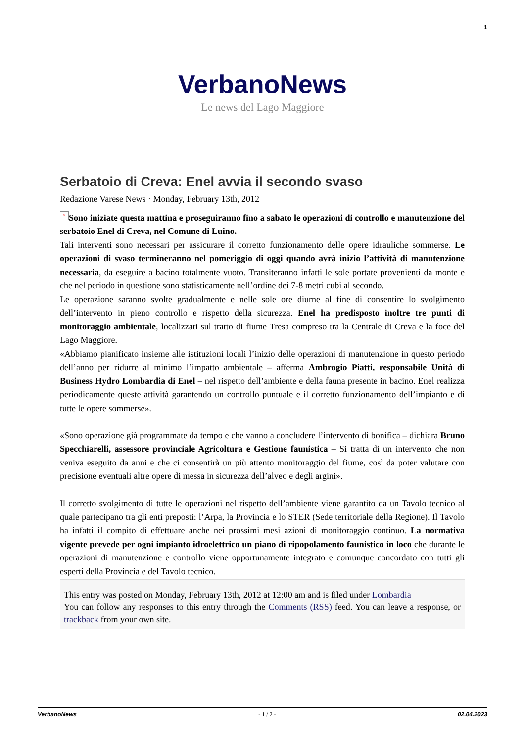1
VerbanoNews
Le news del Lago Maggiore
Serbatoio di Creva: Enel avvia il secondo svaso
Redazione Varese News · Monday, February 13th, 2012
× Sono iniziate questa mattina e proseguiranno fino a sabato le operazioni di controllo e manutenzione del serbatoio Enel di Creva, nel Comune di Luino.
Tali interventi sono necessari per assicurare il corretto funzionamento delle opere idrauliche sommerse. Le operazioni di svaso termineranno nel pomeriggio di oggi quando avrà inizio l’attività di manutenzione necessaria, da eseguire a bacino totalmente vuoto. Transiteranno infatti le sole portate provenienti da monte e che nel periodo in questione sono statisticamente nell’ordine dei 7-8 metri cubi al secondo.
Le operazione saranno svolte gradualmente e nelle sole ore diurne al fine di consentire lo svolgimento dell’intervento in pieno controllo e rispetto della sicurezza. Enel ha predisposto inoltre tre punti di monitoraggio ambientale, localizzati sul tratto di fiume Tresa compreso tra la Centrale di Creva e la foce del Lago Maggiore.
«Abbiamo pianificato insieme alle istituzioni locali l’inizio delle operazioni di manutenzione in questo periodo dell’anno per ridurre al minimo l’impatto ambientale – afferma Ambrogio Piatti, responsabile Unità di Business Hydro Lombardia di Enel – nel rispetto dell’ambiente e della fauna presente in bacino. Enel realizza periodicamente queste attività garantendo un controllo puntuale e il corretto funzionamento dell’impianto e di tutte le opere sommerse».
«Sono operazione già programmate da tempo e che vanno a concludere l’intervento di bonifica – dichiara Bruno Specchiarelli, assessore provinciale Agricoltura e Gestione faunistica – Si tratta di un intervento che non veniva eseguito da anni e che ci consentirà un più attento monitoraggio del fiume, così da poter valutare con precisione eventuali altre opere di messa in sicurezza dell’alveo e degli argini».
Il corretto svolgimento di tutte le operazioni nel rispetto dell’ambiente viene garantito da un Tavolo tecnico al quale partecipano tra gli enti preposti: l’Arpa, la Provincia e lo STER (Sede territoriale della Regione). Il Tavolo ha infatti il compito di effettuare anche nei prossimi mesi azioni di monitoraggio continuo. La normativa vigente prevede per ogni impianto idroelettrico un piano di ripopolamento faunistico in loco che durante le operazioni di manutenzione e controllo viene opportunamente integrato e comunque concordato con tutti gli esperti della Provincia e del Tavolo tecnico.
This entry was posted on Monday, February 13th, 2012 at 12:00 am and is filed under Lombardia
You can follow any responses to this entry through the Comments (RSS) feed. You can leave a response, or trackback from your own site.
VerbanoNews - 1 / 2 - 02.04.2023